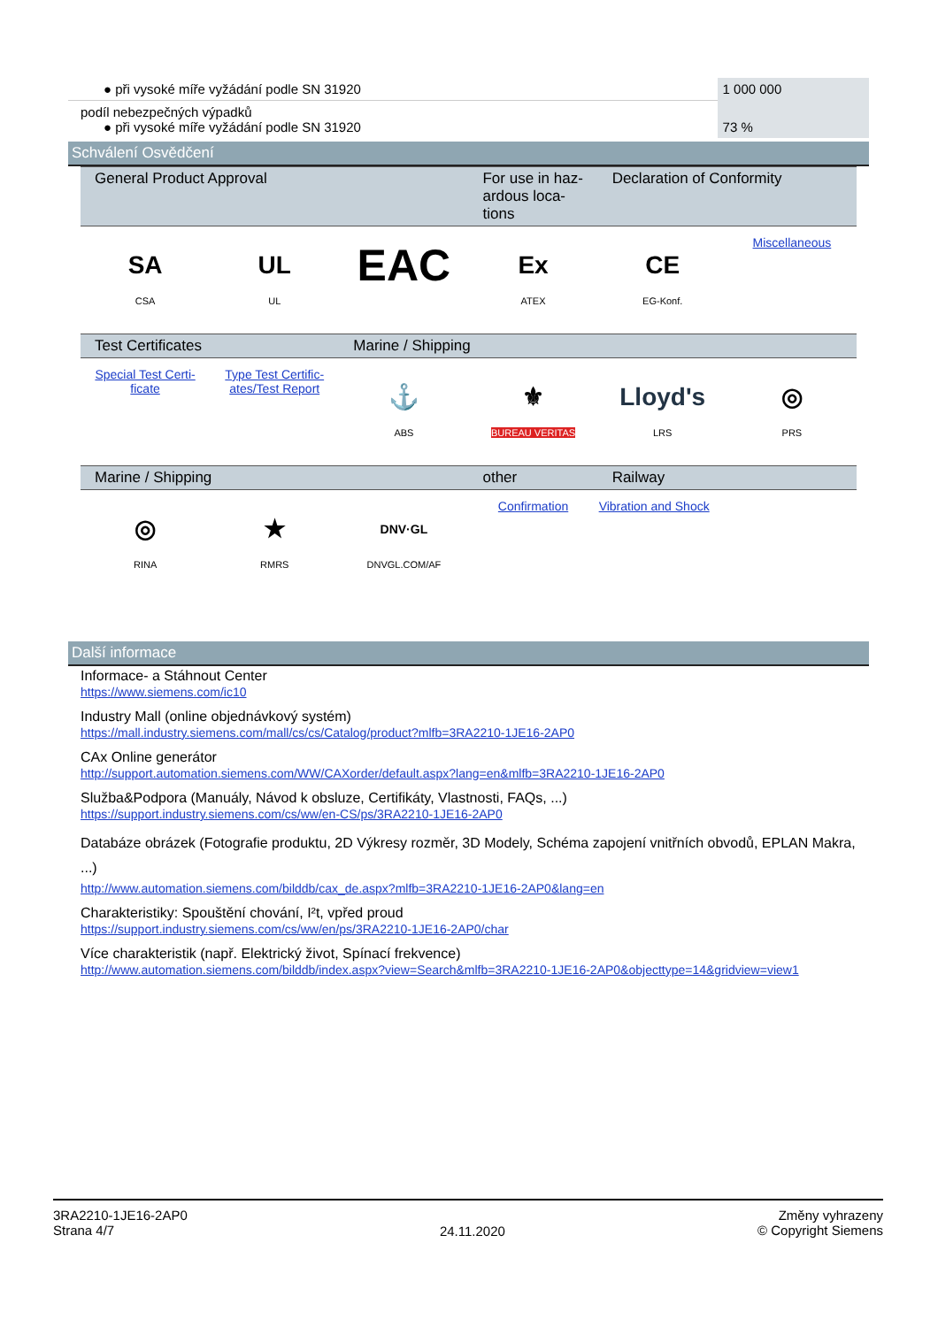| ● při vysoké míře vyžádání podle SN 31920 | 1 000 000 |
| podíl nebezpečných výpadků ● při vysoké míře vyžádání podle SN 31920 | 73 % |
Schválení Osvědčení
| General Product Approval | | | For use in haz- ardous loca- tions | Declaration of Conformity | |
| --- | --- | --- | --- | --- | --- |
| SA CSA | UL UL | EAC | Ex ATEX | CE EG-Konf. | Miscellaneous |
| Test Certificates | | Marine / Shipping | | | |
| Special Test Certi- ficate | Type Test Certific- ates/Test Report | ⚓ ABS | ⚜ BUREAU VERITAS | Lloyd's LRS | ◎ PRS |
| Marine / Shipping | | | other | Railway | |
| ◎ RINA | ★ RMRS | DNV·GL DNVGL.COM/AF | Confirmation | Vibration and Shock | |
Další informace
Informace- a Stáhnout Center
https://www.siemens.com/ic10
Industry Mall (online objednávkový systém)
https://mall.industry.siemens.com/mall/cs/cs/Catalog/product?mlfb=3RA2210-1JE16-2AP0
CAx Online generátor
http://support.automation.siemens.com/WW/CAXorder/default.aspx?lang=en&mlfb=3RA2210-1JE16-2AP0
Služba&Podpora (Manuály, Návod k obsluze, Certifikáty, Vlastnosti, FAQs, ...)
https://support.industry.siemens.com/cs/ww/en-CS/ps/3RA2210-1JE16-2AP0
Databáze obrázek (Fotografie produktu, 2D Výkresy rozměr, 3D Modely, Schéma zapojení vnitřních obvodů, EPLAN Makra, ...)
http://www.automation.siemens.com/bilddb/cax_de.aspx?mlfb=3RA2210-1JE16-2AP0&lang=en
Charakteristiky: Spouštění chování, I²t, vpřed proud
https://support.industry.siemens.com/cs/ww/en/ps/3RA2210-1JE16-2AP0/char
Více charakteristik (např. Elektrický život, Spínací frekvence)
http://www.automation.siemens.com/bilddb/index.aspx?view=Search&mlfb=3RA2210-1JE16-2AP0&objecttype=14&gridview=view1
3RA2210-1JE16-2AP0
Strana 4/7
24.11.2020
Změny vyhrazeny
© Copyright Siemens